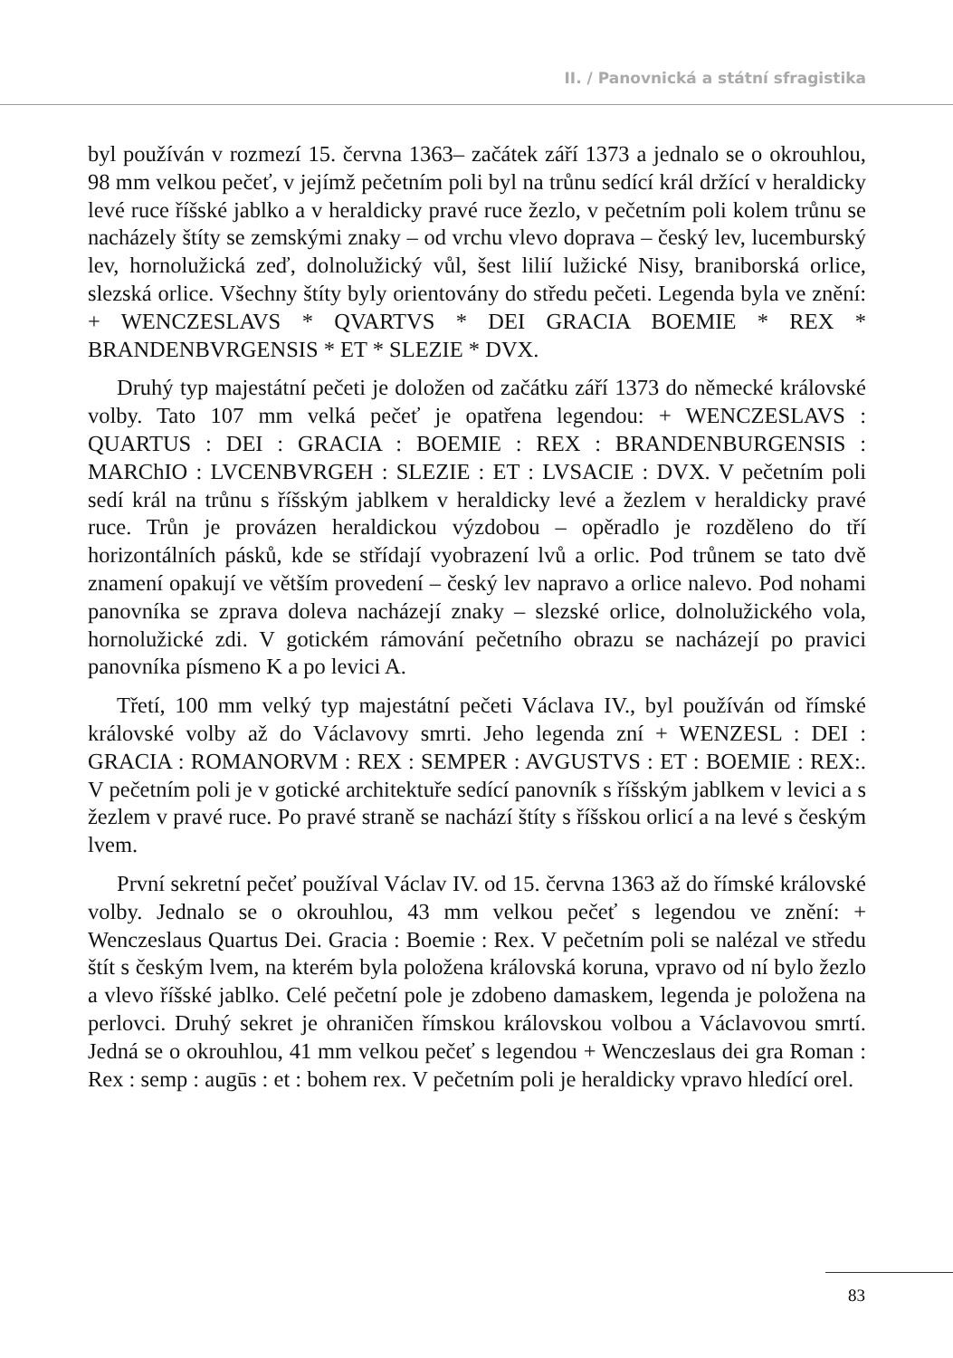II. / Panovnická a státní sfragistika
byl používán v rozmezí 15. června 1363– začátek září 1373 a jednalo se o okrouhlou, 98 mm velkou pečeť, v jejímž pečetním poli byl na trůnu sedící král držící v heraldicky levé ruce říšské jablko a v heraldicky pravé ruce žezlo, v pečetním poli kolem trůnu se nacházely štíty se zemskými znaky – od vrchu vlevo doprava – český lev, lucemburský lev, hornolužická zeď, dolnolužický vůl, šest lilií lužické Nisy, braniborská orlice, slezská orlice. Všechny štíty byly orientovány do středu pečeti. Legenda byla ve znění: + WENCZESLAVS * QVARTVS * DEI GRACIA BOEMIE * REX * BRANDENBVRGENSIS * ET * SLEZIE * DVX.
Druhý typ majestátní pečeti je doložen od začátku září 1373 do německé královské volby. Tato 107 mm velká pečeť je opatřena legendou: + WENCZESLAVS : QUARTUS : DEI : GRACIA : BOEMIE : REX : BRANDENBURGENSIS : MARChIO : LVCENBVRGEH : SLEZIE : ET : LVSACIE : DVX. V pečetním poli sedí král na trůnu s říšským jablkem v heraldicky levé a žezlem v heraldicky pravé ruce. Trůn je provázen heraldickou výzdobou – opěradlo je rozděleno do tří horizontálních pásků, kde se střídají vyobrazení lvů a orlic. Pod trůnem se tato dvě znamení opakují ve větším provedení – český lev napravo a orlice nalevo. Pod nohami panovníka se zprava doleva nacházejí znaky – slezské orlice, dolnolužického vola, hornolužické zdi. V gotickém rámování pečetního obrazu se nacházejí po pravici panovníka písmeno K a po levici A.
Třetí, 100 mm velký typ majestátní pečeti Václava IV., byl používán od římské královské volby až do Václavovy smrti. Jeho legenda zní + WENZESL : DEI : GRACIA : ROMANORVM : REX : SEMPER : AVGUSTVS : ET : BOEMIE : REX:. V pečetním poli je v gotické architektuře sedící panovník s říšským jablkem v levici a s žezlem v pravé ruce. Po pravé straně se nachází štíty s říšskou orlicí a na levé s českým lvem.
První sekretní pečeť používal Václav IV. od 15. června 1363 až do římské královské volby. Jednalo se o okrouhlou, 43 mm velkou pečeť s legendou ve znění: + Wenczeslaus Quartus Dei. Gracia : Boemie : Rex. V pečetním poli se nalézal ve středu štít s českým lvem, na kterém byla položena královská koruna, vpravo od ní bylo žezlo a vlevo říšské jablko. Celé pečetní pole je zdobeno damaskem, legenda je položena na perlovci. Druhý sekret je ohraničen římskou královskou volbou a Václavovou smrtí. Jedná se o okrouhlou, 41 mm velkou pečeť s legendou + Wenczeslaus dei gra Roman : Rex : semp : augūs : et : bohem rex. V pečetním poli je heraldicky vpravo hledící orel.
83